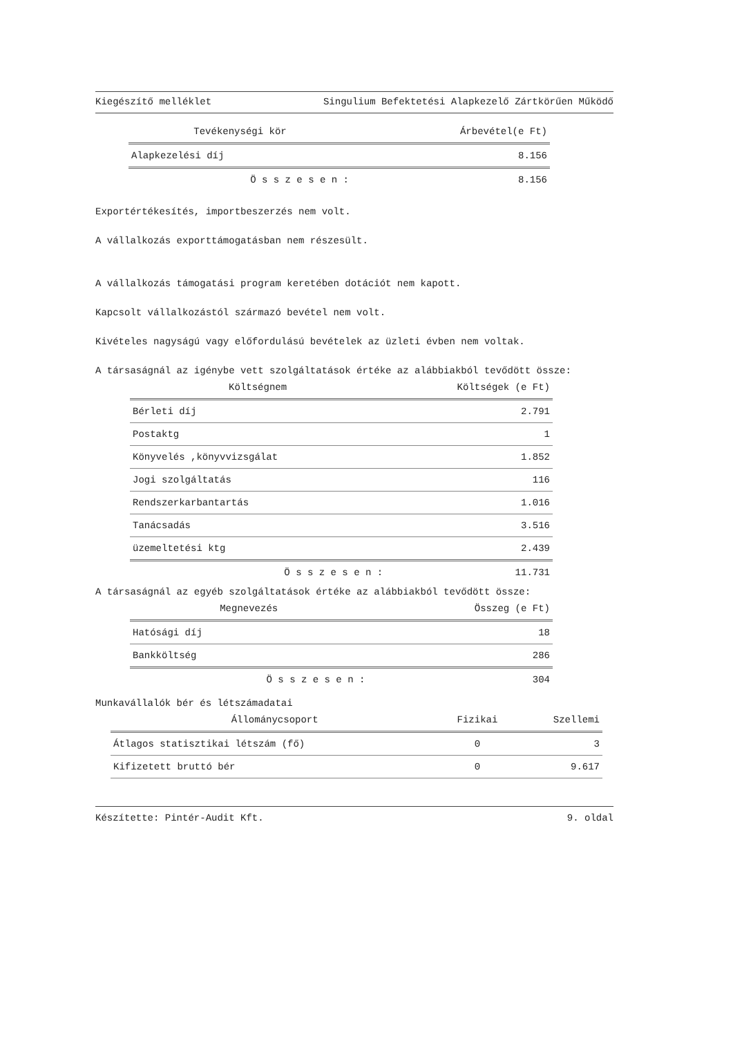Kiegészítő melléklet Singulium Befektetési Alapkezelő Zártkörűen Működő
| Tevékenységi kör | Árbevétel(e Ft) |
| --- | --- |
| Alapkezelési díj | 8.156 |
| Ö s s z e s e n : | 8.156 |
Exportértékesítés, importbeszerzés nem volt.
A vállalkozás exporttámogatásban nem részesült.
A vállalkozás támogatási program keretében dotációt nem kapott.
Kapcsolt vállalkozástól származó bevétel nem volt.
Kivételes nagyságú vagy előfordulású bevételek az üzleti évben nem voltak.
A társaságnál az igénybe vett szolgáltatások értéke az alábbiakból tevődött össze:
| Költségnem | Költségek (e Ft) |
| --- | --- |
| Bérleti díj | 2.791 |
| Postaktg | 1 |
| Könyvelés ,könyvvizsgálat | 1.852 |
| Jogi szolgáltatás | 116 |
| Rendszerkarbantartás | 1.016 |
| Tanácsadás | 3.516 |
| üzemeltetési ktg | 2.439 |
| Ö s s z e s e n : | 11.731 |
A társaságnál az egyéb szolgáltatások értéke az alábbiakból tevődött össze:
| Megnevezés | Összeg (e Ft) |
| --- | --- |
| Hatósági díj | 18 |
| Bankköltség | 286 |
| Ö s s z e s e n : | 304 |
Munkavállalók bér és létszámadatai
| Állománycsoport | Fizikai | Szellemi |
| --- | --- | --- |
| Átlagos statisztikai létszám (fő) | 0 | 3 |
| Kifizetett bruttó bér | 0 | 9.617 |
Készítette: Pintér-Audit Kft. 9. oldal